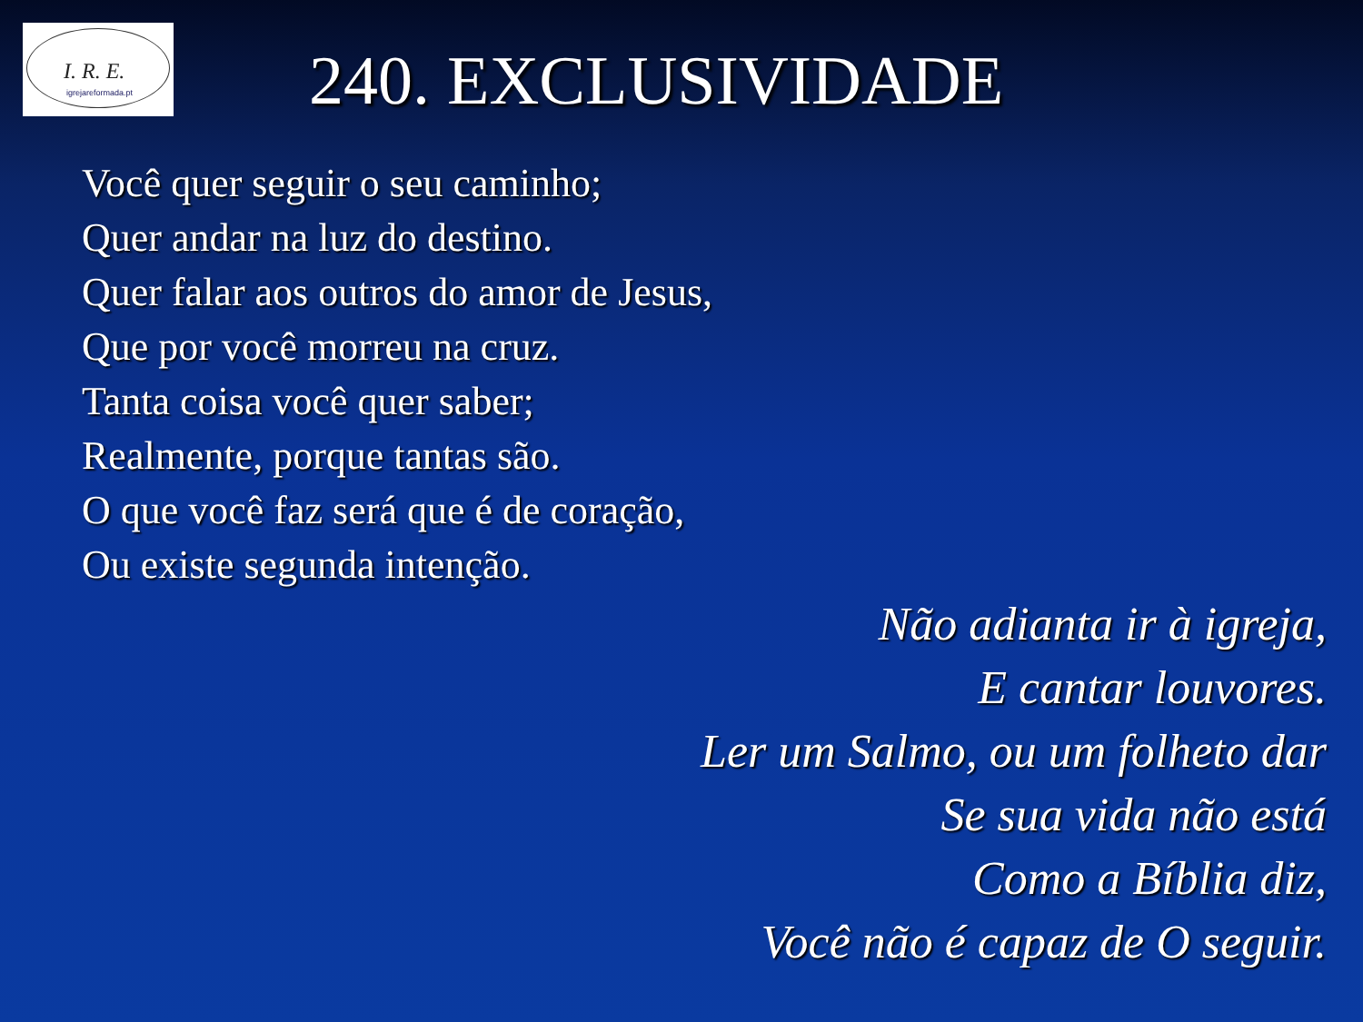I. R. E.
igrejareformada.pt
240. EXCLUSIVIDADE
Você quer seguir o seu caminho;
Quer andar na luz do destino.
Quer falar aos outros do amor de Jesus,
Que por você morreu na cruz.
Tanta coisa você quer saber;
Realmente, porque tantas são.
O que você faz será que é de coração,
Ou existe segunda intenção.
Não adianta ir à igreja,
E cantar louvores.
Ler um Salmo, ou um folheto dar
Se sua vida não está
Como a Bíblia diz,
Você não é capaz de O seguir.